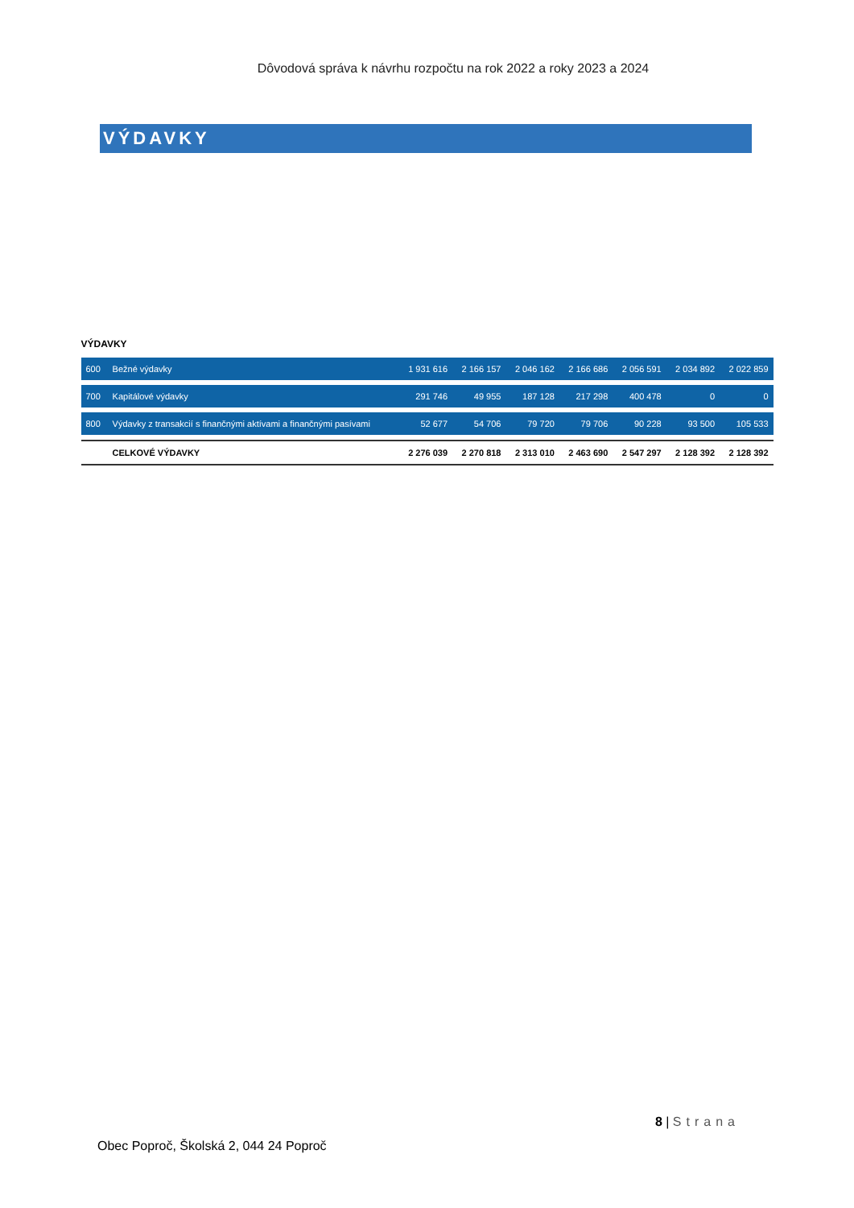Dôvodová správa k návrhu rozpočtu na rok 2022 a roky 2023 a 2024
VÝDAVKY
VÝDAVKY
| 600 | Bežné výdavky | 1 931 616 | 2 166 157 | 2 046 162 | 2 166 686 | 2 056 591 | 2 034 892 | 2 022 859 |
| 700 | Kapitálové výdavky | 291 746 | 49 955 | 187 128 | 217 298 | 400 478 | 0 | 0 |
| 800 | Výdavky z transakcií s finančnými aktívami a finančnými pasívami | 52 677 | 54 706 | 79 720 | 79 706 | 90 228 | 93 500 | 105 533 |
| | CELKOVÉ VÝDAVKY | 2 276 039 | 2 270 818 | 2 313 010 | 2 463 690 | 2 547 297 | 2 128 392 | 2 128 392 |
8 | Strana
Obec Poproč, Školská 2, 044 24 Poproč